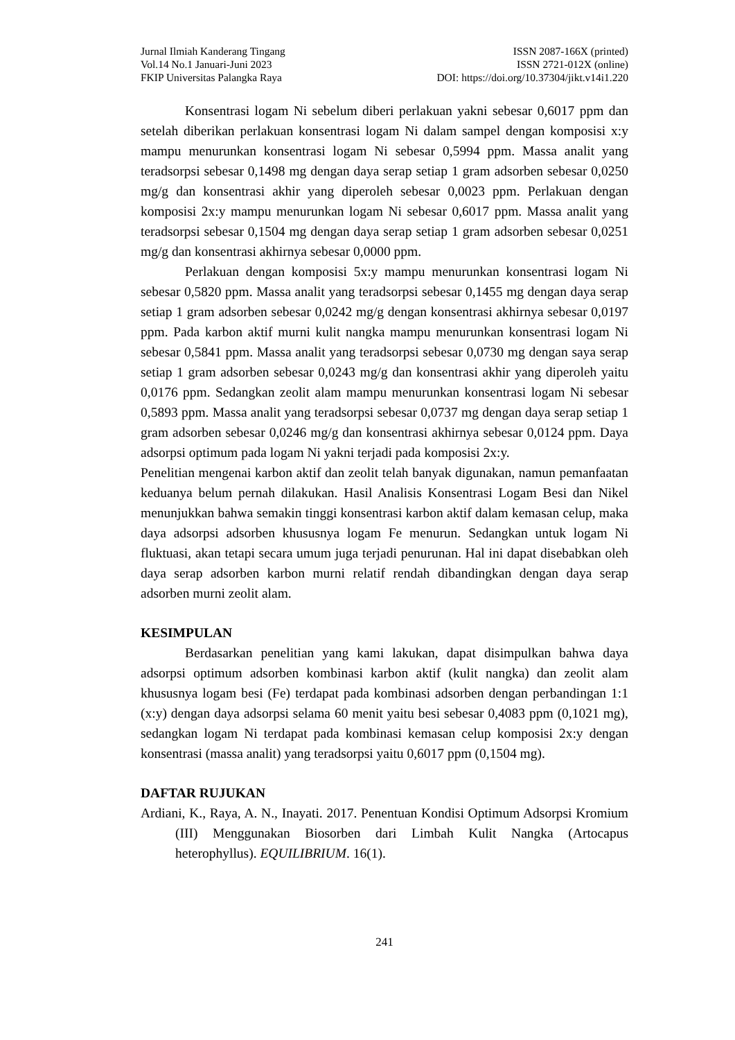Jurnal Ilmiah Kanderang Tingang
Vol.14 No.1 Januari-Juni 2023
FKIP Universitas Palangka Raya
ISSN 2087-166X (printed)
ISSN 2721-012X (online)
DOI: https://doi.org/10.37304/jikt.v14i1.220
Konsentrasi logam Ni sebelum diberi perlakuan yakni sebesar 0,6017 ppm dan setelah diberikan perlakuan konsentrasi logam Ni dalam sampel dengan komposisi x:y mampu menurunkan konsentrasi logam Ni sebesar 0,5994 ppm. Massa analit yang teradsorpsi sebesar 0,1498 mg dengan daya serap setiap 1 gram adsorben sebesar 0,0250 mg/g dan konsentrasi akhir yang diperoleh sebesar 0,0023 ppm. Perlakuan dengan komposisi 2x:y mampu menurunkan logam Ni sebesar 0,6017 ppm. Massa analit yang teradsorpsi sebesar 0,1504 mg dengan daya serap setiap 1 gram adsorben sebesar 0,0251 mg/g dan konsentrasi akhirnya sebesar 0,0000 ppm.
Perlakuan dengan komposisi 5x:y mampu menurunkan konsentrasi logam Ni sebesar 0,5820 ppm. Massa analit yang teradsorpsi sebesar 0,1455 mg dengan daya serap setiap 1 gram adsorben sebesar 0,0242 mg/g dengan konsentrasi akhirnya sebesar 0,0197 ppm. Pada karbon aktif murni kulit nangka mampu menurunkan konsentrasi logam Ni sebesar 0,5841 ppm. Massa analit yang teradsorpsi sebesar 0,0730 mg dengan saya serap setiap 1 gram adsorben sebesar 0,0243 mg/g dan konsentrasi akhir yang diperoleh yaitu 0,0176 ppm. Sedangkan zeolit alam mampu menurunkan konsentrasi logam Ni sebesar 0,5893 ppm. Massa analit yang teradsorpsi sebesar 0,0737 mg dengan daya serap setiap 1 gram adsorben sebesar 0,0246 mg/g dan konsentrasi akhirnya sebesar 0,0124 ppm. Daya adsorpsi optimum pada logam Ni yakni terjadi pada komposisi 2x:y.
Penelitian mengenai karbon aktif dan zeolit telah banyak digunakan, namun pemanfaatan keduanya belum pernah dilakukan. Hasil Analisis Konsentrasi Logam Besi dan Nikel menunjukkan bahwa semakin tinggi konsentrasi karbon aktif dalam kemasan celup, maka daya adsorpsi adsorben khususnya logam Fe menurun. Sedangkan untuk logam Ni fluktuasi, akan tetapi secara umum juga terjadi penurunan. Hal ini dapat disebabkan oleh daya serap adsorben karbon murni relatif rendah dibandingkan dengan daya serap adsorben murni zeolit alam.
KESIMPULAN
Berdasarkan penelitian yang kami lakukan, dapat disimpulkan bahwa daya adsorpsi optimum adsorben kombinasi karbon aktif (kulit nangka) dan zeolit alam khususnya logam besi (Fe) terdapat pada kombinasi adsorben dengan perbandingan 1:1 (x:y) dengan daya adsorpsi selama 60 menit yaitu besi sebesar 0,4083 ppm (0,1021 mg), sedangkan logam Ni terdapat pada kombinasi kemasan celup komposisi 2x:y dengan konsentrasi (massa analit) yang teradsorpsi yaitu 0,6017 ppm (0,1504 mg).
DAFTAR RUJUKAN
Ardiani, K., Raya, A. N., Inayati. 2017. Penentuan Kondisi Optimum Adsorpsi Kromium (III) Menggunakan Biosorben dari Limbah Kulit Nangka (Artocapus heterophyllus). EQUILIBRIUM. 16(1).
241